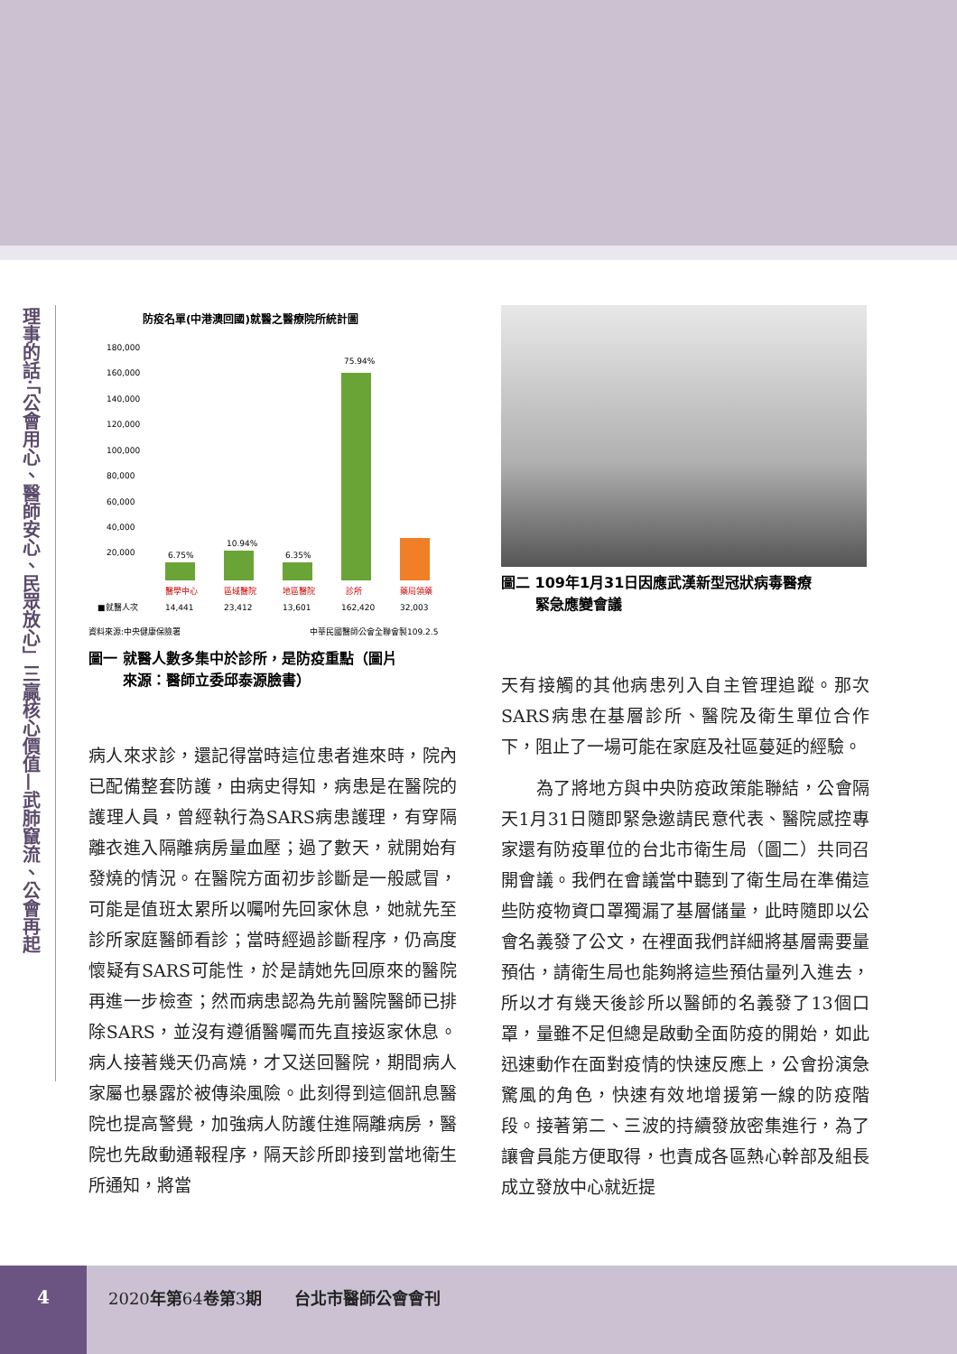理事的話‧「公會用心、醫師安心、民眾放心」三贏核心價值—武肺竄流、公會再起
防疫名單(中港澳回國)就醫之醫療院所統計圖
180,000
160,000
140,000
120,000
100,000
80,000
60,000
40,000
20,000
6.75%
10.94%
6.35%
75.94%
醫學中心
區域醫院
地區醫院
診所
藥局領藥
■就醫人次
14,441
23,412
13,601
162,420
32,003
資料來源:中央健康保險署
中華民國醫師公會全聯會製109.2.5
圖一 就醫人數多集中於診所，是防疫重點（圖片
　　 來源：醫師立委邱泰源臉書）
病人來求診，還記得當時這位患者進來時，院內已配備整套防護，由病史得知，病患是在醫院的護理人員，曾經執行為SARS病患護理，有穿隔離衣進入隔離病房量血壓；過了數天，就開始有發燒的情況。在醫院方面初步診斷是一般感冒，可能是值班太累所以囑咐先回家休息，她就先至診所家庭醫師看診；當時經過診斷程序，仍高度懷疑有SARS可能性，於是請她先回原來的醫院再進一步檢查；然而病患認為先前醫院醫師已排除SARS，並沒有遵循醫囑而先直接返家休息。病人接著幾天仍高燒，才又送回醫院，期間病人家屬也暴露於被傳染風險。此刻得到這個訊息醫院也提高警覺，加強病人防護住進隔離病房，醫院也先啟動通報程序，隔天診所即接到當地衛生所通知，將當
圖二 109年1月31日因應武漢新型冠狀病毒醫療
　　 緊急應變會議
天有接觸的其他病患列入自主管理追蹤。那次SARS病患在基層診所、醫院及衛生單位合作下，阻止了一場可能在家庭及社區蔓延的經驗。
　　為了將地方與中央防疫政策能聯結，公會隔天1月31日隨即緊急邀請民意代表、醫院感控專家還有防疫單位的台北市衛生局（圖二）共同召開會議。我們在會議當中聽到了衛生局在準備這些防疫物資口罩獨漏了基層儲量，此時隨即以公會名義發了公文，在裡面我們詳細將基層需要量預估，請衛生局也能夠將這些預估量列入進去，所以才有幾天後診所以醫師的名義發了13個口罩，量雖不足但總是啟動全面防疫的開始，如此迅速動作在面對疫情的快速反應上，公會扮演急驚風的角色，快速有效地增援第一線的防疫階段。接著第二、三波的持續發放密集進行，為了讓會員能方便取得，也責成各區熱心幹部及組長成立發放中心就近提
4
2020年第64卷第3期　　台北市醫師公會會刊